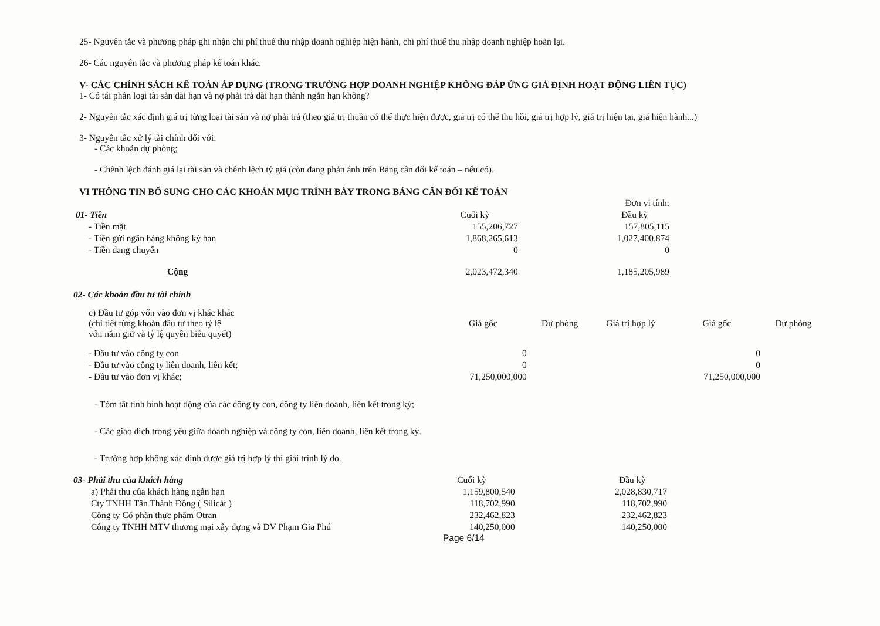25- Nguyên tắc và phương pháp ghi nhận chi phí thuế thu nhập doanh nghiệp hiện hành, chi phí thuế thu nhập doanh nghiệp hoãn lại.
26- Các nguyên tắc và phương pháp kế toán khác.
V- CÁC CHÍNH SÁCH KẾ TOÁN ÁP DỤNG (TRONG TRƯỜNG HỢP DOANH NGHIỆP KHÔNG ĐÁP ỨNG GIẢ ĐỊNH HOẠT ĐỘNG LIÊN TỤC)
1- Có tái phân loại tài sản dài hạn và nợ phải trả dài hạn thành ngắn hạn không?
2- Nguyên tắc xác định giá trị từng loại tài sản và nợ phải trả (theo giá trị thuần có thể thực hiện được, giá trị có thể thu hồi, giá trị hợp lý, giá trị hiện tại, giá hiện hành...)
3- Nguyên tắc xử lý tài chính đối với:
- Các khoản dự phòng;
- Chênh lệch đánh giá lại tài sản và chênh lệch tỷ giá (còn đang phản ánh trên Bảng cân đối kế toán – nếu có).
VI THÔNG TIN BỔ SUNG CHO CÁC KHOẢN MỤC TRÌNH BÀY TRONG BẢNG CÂN ĐỐI KẾ TOÁN
| | | | Đơn vị tính: |
| 01- Tiền | Cuối kỳ | | Đầu kỳ |
| - Tiền mặt | 155,206,727 | | 157,805,115 |
| - Tiền gửi ngân hàng không kỳ hạn | 1,868,265,613 | | 1,027,400,874 |
| - Tiền đang chuyển | 0 | | 0 |
| Cộng | 2,023,472,340 | | 1,185,205,989 |
02- Các khoản đầu tư tài chính
| c) Đầu tư góp vốn vào đơn vị khác khác (chi tiết từng khoản đầu tư theo tỷ lệ vốn nắm giữ và tỷ lệ quyền biểu quyết) | Giá gốc | Dự phòng | Giá trị hợp lý | Giá gốc | Dự phòng |
| - Đầu tư vào công ty con | 0 | | | 0 | |
| - Đầu tư vào công ty liên doanh, liên kết; | 0 | | | 0 | |
| - Đầu tư vào đơn vị khác; | 71,250,000,000 | | | 71,250,000,000 | |
- Tóm tắt tình hình hoạt động của các công ty con, công ty liên doanh, liên kết trong kỳ;
- Các giao dịch trọng yếu giữa doanh nghiệp và công ty con, liên doanh, liên kết trong kỳ.
- Trường hợp không xác định được giá trị hợp lý thì giải trình lý do.
| 03- Phải thu của khách hàng | Cuối kỳ | | Đầu kỳ |
| a) Phải thu của khách hàng ngắn hạn | 1,159,800,540 | | 2,028,830,717 |
| Cty TNHH Tân Thành Đồng ( Silicát ) | 118,702,990 | | 118,702,990 |
| Công ty Cổ phần thực phẩm Otran | 232,462,823 | | 232,462,823 |
| Công ty TNHH MTV thương mại xây dựng và DV Phạm Gia Phú | 140,250,000 | | 140,250,000 |
Page 6/14